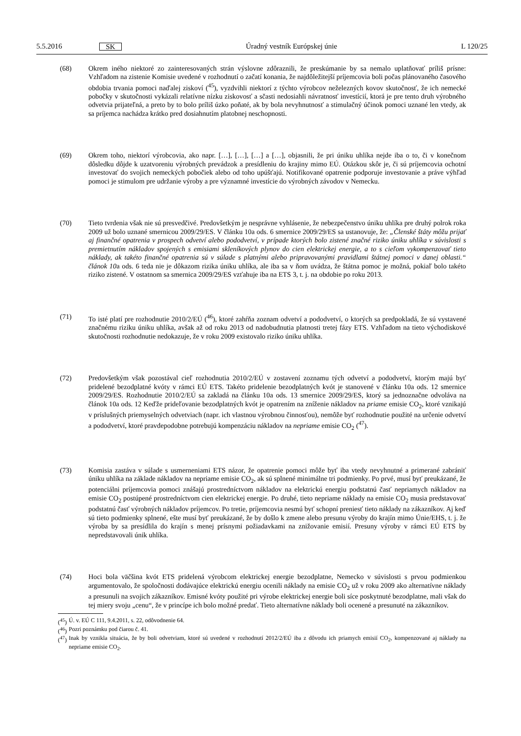5.5.2016 SK Úradný vestník Európskej únie L 120/25
(68) Okrem iného niektoré zo zainteresovaných strán výslovne zdôraznili, že preskúmanie by sa nemalo uplatňovať príliš prísne: Vzhľadom na zistenie Komisie uvedené v rozhodnutí o začatí konania, že najdôležitejší príjemcovia boli počas plánovaného časového obdobia trvania pomoci naďalej ziskoví (<sup>45</sup>), vyzdvihli niektorí z týchto výrobcov neželezných kovov skutočnosť, že ich nemecké pobočky v skutočnosti vykázali relatívne nízku ziskovosť a sčasti nedosiahli návratnosť investícií, ktorá je pre tento druh výrobného odvetvia prijateľná, a preto by to bolo príliš úzko poňaté, ak by bola nevyhnutnosť a stimulačný účinok pomoci uznané len vtedy, ak sa príjemca nachádza krátko pred dosiahnutím platobnej neschopnosti.
(69) Okrem toho, niektorí výrobcovia, ako napr. […], […], […] a […], objasnili, že pri úniku uhlíka nejde iba o to, či v konečnom dôsledku dôjde k uzatvoreniu výrobných prevádzok a presídleniu do krajiny mimo EÚ. Otázkou skôr je, či sú príjemcovia ochotní investovať do svojich nemeckých pobočiek alebo od toho upúšťajú. Notifikované opatrenie podporuje investovanie a práve výhľad pomoci je stimulom pre udržanie výroby a pre významné investície do výrobných závodov v Nemecku.
(70) Tieto tvrdenia však nie sú presvedčivé. Predovšetkým je nesprávne vyhlásenie, že nebezpečenstvo úniku uhlíka pre druhý polrok roka 2009 už bolo uznané smernicou 2009/29/ES. V článku 10a ods. 6 smernice 2009/29/ES sa ustanovuje, že: „Členské štáty môžu prijať aj finančné opatrenia v prospech odvetví alebo pododvetví, v prípade ktorých bolo zistené značné riziko úniku uhlíka v súvislosti s premietnutím nákladov spojených s emisiami skleníkových plynov do cien elektrickej energie, a to s cieľom vykompenzovať tieto náklady, ak takéto finančné opatrenia sú v súlade s platnými alebo pripravovanými pravidlami štátnej pomoci v danej oblasti.“ článok 10a ods. 6 teda nie je dôkazom rizika úniku uhlíka, ale iba sa v ňom uvádza, že štátna pomoc je možná, pokiaľ bolo takéto riziko zistené. V ostatnom sa smernica 2009/29/ES vzťahuje iba na ETS 3, t. j. na obdobie po roku 2013.
(71) To isté platí pre rozhodnutie 2010/2/EÚ (<sup>46</sup>), ktoré zahŕňa zoznam odvetví a pododvetví, o ktorých sa predpokladá, že sú vystavené značnému riziku úniku uhlíka, avšak až od roku 2013 od nadobudnutia platnosti tretej fázy ETS. Vzhľadom na tieto východiskové skutočnosti rozhodnutie nedokazuje, že v roku 2009 existovalo riziko úniku uhlíka.
(72) Predovšetkým však pozostával cieľ rozhodnutia 2010/2/EÚ v zostavení zoznamu tých odvetví a pododvetví, ktorým majú byť pridelené bezodplatné kvóty v rámci EÚ ETS. Takéto pridelenie bezodplatných kvót je stanovené v článku 10a ods. 12 smernice 2009/29/ES. Rozhodnutie 2010/2/EÚ sa zakladá na článku 10a ods. 13 smernice 2009/29/ES, ktorý sa jednoznačne odvoláva na článok 10a ods. 12 Keďže prideľovanie bezodplatných kvót je opatrením na zníženie nákladov na priame emisie CO<sub>2</sub>, ktoré vznikajú v príslušných priemyselných odvetviach (napr. ich vlastnou výrobnou činnosťou), nemôže byť rozhodnutie použité na určenie odvetví a pododvetví, ktoré pravdepodobne potrebujú kompenzáciu nákladov na nepriame emisie CO<sub>2</sub> (<sup>47</sup>).
(73) Komisia zastáva v súlade s usmerneniami ETS názor, že opatrenie pomoci môže byť iba vtedy nevyhnutné a primerané zabrániť úniku uhlíka na základe nákladov na nepriame emisie CO<sub>2</sub>, ak sú splnené minimálne tri podmienky. Po prvé, musí byť preukázané, že potenciálni príjemcovia pomoci znášajú prostredníctvom nákladov na elektrickú energiu podstatnú časť nepriamych nákladov na emisie CO<sub>2</sub> postúpené prostredníctvom cien elektrickej energie. Po druhé, tieto nepriame náklady na emisie CO<sub>2</sub> musia predstavovať podstatnú časť výrobných nákladov príjemcov. Po tretie, príjemcovia nesmú byť schopní preniesť tieto náklady na zákazníkov. Aj keď sú tieto podmienky splnené, ešte musí byť preukázané, že by došlo k zmene alebo presunu výroby do krajín mimo Únie/EHS, t. j. že výroba by sa presídlila do krajín s menej prísnymi požiadavkami na znižovanie emisií. Presuny výroby v rámci EÚ ETS by nepredstavovali únik uhlíka.
(74) Hoci bola väčšina kvót ETS pridelená výrobcom elektrickej energie bezodplatne, Nemecko v súvislosti s prvou podmienkou argumentovalo, že spoločnosti dodávajúce elektrickú energiu ocenili náklady na emisie CO<sub>2</sub> už v roku 2009 ako alternatívne náklady a presunuli na svojich zákazníkov. Emisné kvóty použité pri výrobe elektrickej energie boli síce poskytnuté bezodplatne, mali však do tej miery svoju „cenu“, že v princípe ich bolo možné predať. Tieto alternatívne náklady boli ocenené a presunuté na zákazníkov.
(<sup>45</sup>)
Ú. v. EÚ C 111, 9.4.2011, s. 22, odôvodnenie 64.
(<sup>46</sup>)
Pozri poznámku pod čiarou č. 41.
(<sup>47</sup>)
Inak by vznikla situácia, že by boli odvetviam, ktoré sú uvedené v rozhodnutí 2012/2/EÚ iba z dôvodu ich priamych emisií CO<sub>2</sub>, kompenzované aj náklady na nepriame emisie CO<sub>2</sub>.